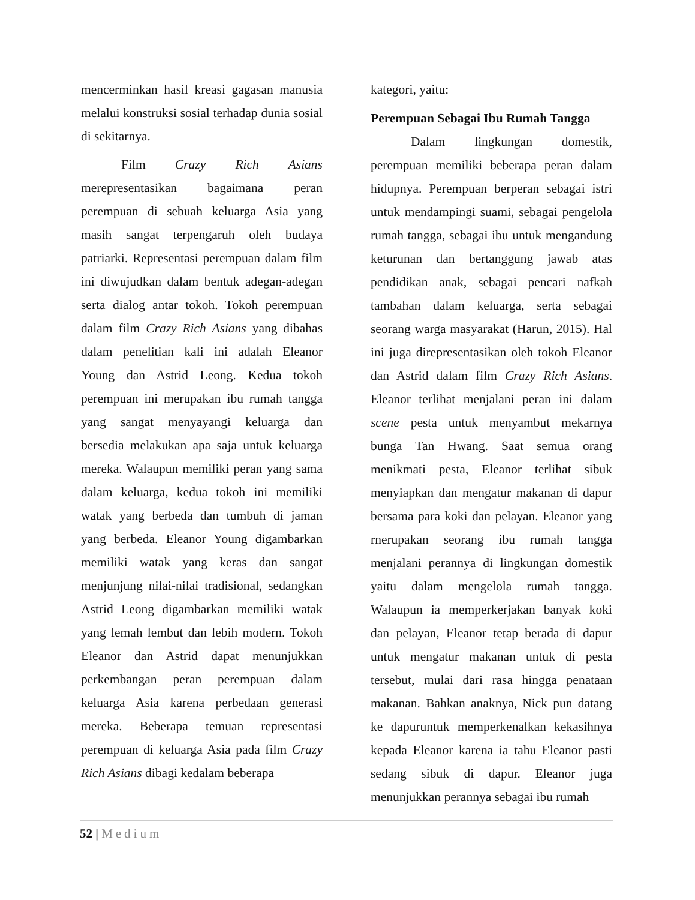mencerminkan hasil kreasi gagasan manusia melalui konstruksi sosial terhadap dunia sosial di sekitarnya.
Film Crazy Rich Asians merepresentasikan bagaimana peran perempuan di sebuah keluarga Asia yang masih sangat terpengaruh oleh budaya patriarki. Representasi perempuan dalam film ini diwujudkan dalam bentuk adegan-adegan serta dialog antar tokoh. Tokoh perempuan dalam film Crazy Rich Asians yang dibahas dalam penelitian kali ini adalah Eleanor Young dan Astrid Leong. Kedua tokoh perempuan ini merupakan ibu rumah tangga yang sangat menyayangi keluarga dan bersedia melakukan apa saja untuk keluarga mereka. Walaupun memiliki peran yang sama dalam keluarga, kedua tokoh ini memiliki watak yang berbeda dan tumbuh di jaman yang berbeda. Eleanor Young digambarkan memiliki watak yang keras dan sangat menjunjung nilai-nilai tradisional, sedangkan Astrid Leong digambarkan memiliki watak yang lemah lembut dan lebih modern. Tokoh Eleanor dan Astrid dapat menunjukkan perkembangan peran perempuan dalam keluarga Asia karena perbedaan generasi mereka. Beberapa temuan representasi perempuan di keluarga Asia pada film Crazy Rich Asians dibagi kedalam beberapa
kategori, yaitu:
Perempuan Sebagai Ibu Rumah Tangga
Dalam lingkungan domestik, perempuan memiliki beberapa peran dalam hidupnya. Perempuan berperan sebagai istri untuk mendampingi suami, sebagai pengelola rumah tangga, sebagai ibu untuk mengandung keturunan dan bertanggung jawab atas pendidikan anak, sebagai pencari nafkah tambahan dalam keluarga, serta sebagai seorang warga masyarakat (Harun, 2015). Hal ini juga direpresentasikan oleh tokoh Eleanor dan Astrid dalam film Crazy Rich Asians. Eleanor terlihat menjalani peran ini dalam scene pesta untuk menyambut mekarnya bunga Tan Hwang. Saat semua orang menikmati pesta, Eleanor terlihat sibuk menyiapkan dan mengatur makanan di dapur bersama para koki dan pelayan. Eleanor yang rnerupakan seorang ibu rumah tangga menjalani perannya di lingkungan domestik yaitu dalam mengelola rumah tangga. Walaupun ia memperkerjakan banyak koki dan pelayan, Eleanor tetap berada di dapur untuk mengatur makanan untuk di pesta tersebut, mulai dari rasa hingga penataan makanan. Bahkan anaknya, Nick pun datang ke dapuruntuk memperkenalkan kekasihnya kepada Eleanor karena ia tahu Eleanor pasti sedang sibuk di dapur. Eleanor juga menunjukkan perannya sebagai ibu rumah
52 | Medium